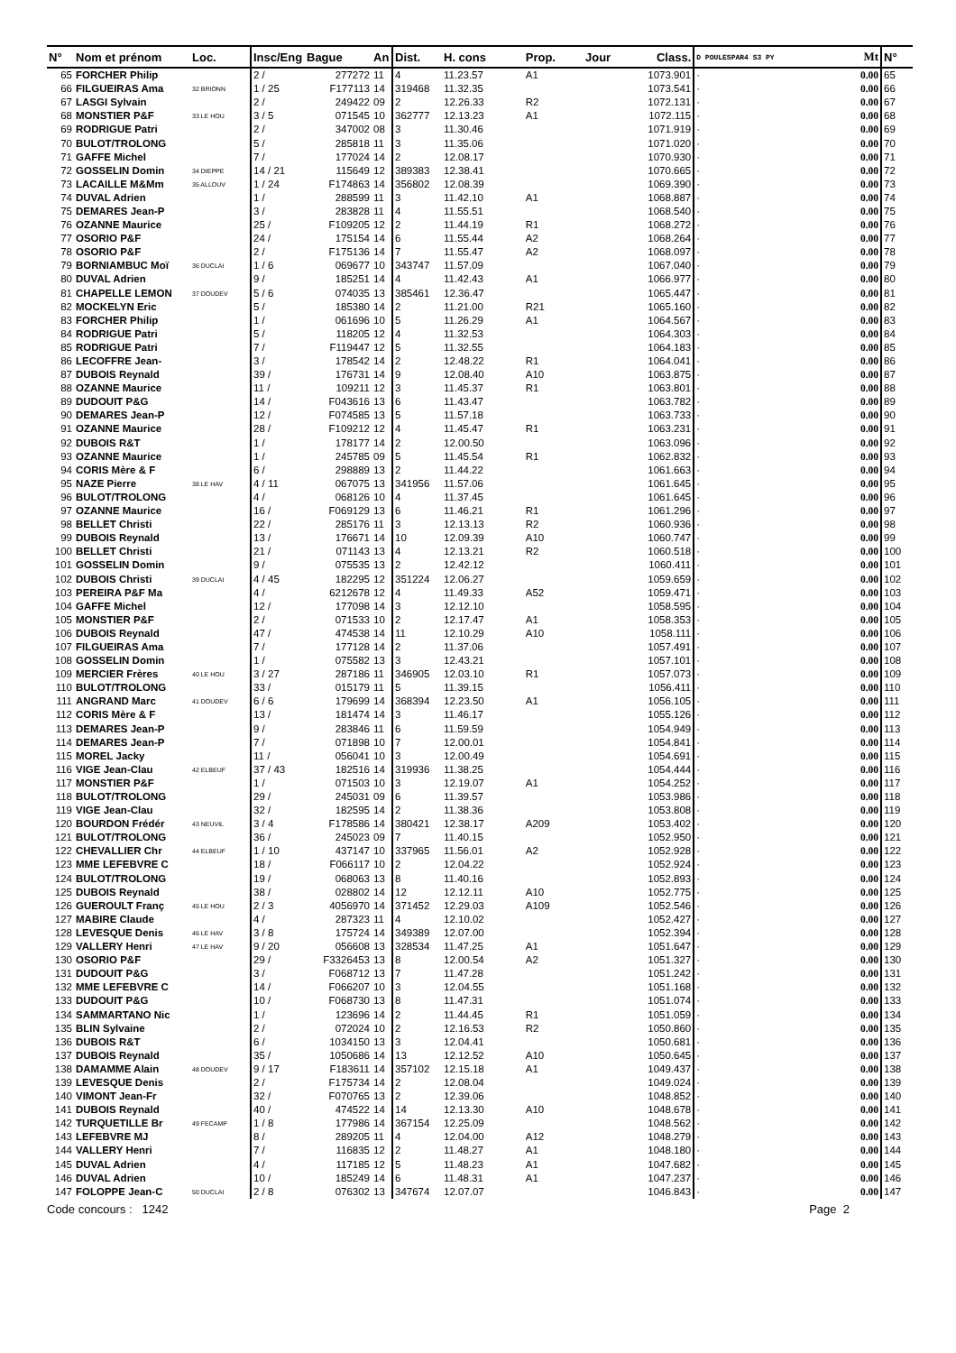| N° | Nom et prénom | Loc. | Insc/Eng | Bague | An | Dist. | H. cons | Prop. | Jour | Class. | D POULESPAR4 S3 PY | Mt | N° |
| --- | --- | --- | --- | --- | --- | --- | --- | --- | --- | --- | --- | --- | --- |
| 65 | FORCHER Philip | | 2 / | 277272 | 11 | 4 | 11.23.57 | A1 | | 1073.901 | · | 0.00 | 65 |
| 66 | FILGUEIRAS Ama | 32 BRIONN | 1 / 25 | F177113 | 14 | 319468 | 11.32.35 | | | 1073.541 | · | 0.00 | 66 |
| 67 | LASGI Sylvain | | 2 / | 249422 | 09 | 2 | 12.26.33 | R2 | | 1072.131 | · | 0.00 | 67 |
| 68 | MONSTIER P&F | 33 LE HOU | 3 / 5 | 071545 | 10 | 362777 | 12.13.23 | A1 | | 1072.115 | · | 0.00 | 68 |
| 69 | RODRIGUE Patri | | 2 / | 347002 | 08 | 3 | 11.30.46 | | | 1071.919 | · | 0.00 | 69 |
| 70 | BULOT/TROLONG | | 5 / | 285818 | 11 | 3 | 11.35.06 | | | 1071.020 | · | 0.00 | 70 |
| 71 | GAFFE Michel | | 7 / | 177024 | 14 | 2 | 12.08.17 | | | 1070.930 | · | 0.00 | 71 |
| 72 | GOSSELIN Domin | 34 DIEPPE | 14 / 21 | 115649 | 12 | 389383 | 12.38.41 | | | 1070.665 | · | 0.00 | 72 |
| 73 | LACAILLE M&Mm | 35 ALLOUV | 1 / 24 | F174863 | 14 | 356802 | 12.08.39 | | | 1069.390 | · | 0.00 | 73 |
| 74 | DUVAL Adrien | | 1 / | 288599 | 11 | 3 | 11.42.10 | A1 | | 1068.887 | · | 0.00 | 74 |
| 75 | DEMARES Jean-P | | 3 / | 283828 | 11 | 4 | 11.55.51 | | | 1068.540 | · | 0.00 | 75 |
| 76 | OZANNE Maurice | | 25 / | F109205 | 12 | 2 | 11.44.19 | R1 | | 1068.272 | · | 0.00 | 76 |
| 77 | OSORIO P&F | | 24 / | 175154 | 14 | 6 | 11.55.44 | A2 | | 1068.264 | · | 0.00 | 77 |
| 78 | OSORIO P&F | | 2 / | F175136 | 14 | 7 | 11.55.47 | A2 | | 1068.097 | · | 0.00 | 78 |
| 79 | BORNIAMBUC Moï | 36 DUCLAI | 1 / 6 | 069677 | 10 | 343747 | 11.57.09 | | | 1067.040 | · | 0.00 | 79 |
| 80 | DUVAL Adrien | | 9 / | 185251 | 14 | 4 | 11.42.43 | A1 | | 1066.977 | · | 0.00 | 80 |
| 81 | CHAPELLE LEMON | 37 DOUDEV | 5 / 6 | 074035 | 13 | 385461 | 12.36.47 | | | 1065.447 | · | 0.00 | 81 |
| 82 | MOCKELYN Eric | | 5 / | 185380 | 14 | 2 | 11.21.00 | R21 | | 1065.160 | · | 0.00 | 82 |
| 83 | FORCHER Philip | | 1 / | 061696 | 10 | 5 | 11.26.29 | A1 | | 1064.567 | · | 0.00 | 83 |
| 84 | RODRIGUE Patri | | 5 / | 118205 | 12 | 4 | 11.32.53 | | | 1064.303 | · | 0.00 | 84 |
| 85 | RODRIGUE Patri | | 7 / | F119447 | 12 | 5 | 11.32.55 | | | 1064.183 | · | 0.00 | 85 |
| 86 | LECOFFRE Jean- | | 3 / | 178542 | 14 | 2 | 12.48.22 | R1 | | 1064.041 | · | 0.00 | 86 |
| 87 | DUBOIS Reynald | | 39 / | 176731 | 14 | 9 | 12.08.40 | A10 | | 1063.875 | · | 0.00 | 87 |
| 88 | OZANNE Maurice | | 11 / | 109211 | 12 | 3 | 11.45.37 | R1 | | 1063.801 | · | 0.00 | 88 |
| 89 | DUDOUIT P&G | | 14 / | F043616 | 13 | 6 | 11.43.47 | | | 1063.782 | · | 0.00 | 89 |
| 90 | DEMARES Jean-P | | 12 / | F074585 | 13 | 5 | 11.57.18 | | | 1063.733 | · | 0.00 | 90 |
| 91 | OZANNE Maurice | | 28 / | F109212 | 12 | 4 | 11.45.47 | R1 | | 1063.231 | · | 0.00 | 91 |
| 92 | DUBOIS R&T | | 1 / | 178177 | 14 | 2 | 12.00.50 | | | 1063.096 | · | 0.00 | 92 |
| 93 | OZANNE Maurice | | 1 / | 245785 | 09 | 5 | 11.45.54 | R1 | | 1062.832 | · | 0.00 | 93 |
| 94 | CORIS Mère & F | | 6 / | 298889 | 13 | 2 | 11.44.22 | | | 1061.663 | · | 0.00 | 94 |
| 95 | NAZE Pierre | 38 LE HAV | 4 / 11 | 067075 | 13 | 341956 | 11.57.06 | | | 1061.645 | · | 0.00 | 95 |
| 96 | BULOT/TROLONG | | 4 / | 068126 | 10 | 4 | 11.37.45 | | | 1061.645 | · | 0.00 | 96 |
| 97 | OZANNE Maurice | | 16 / | F069129 | 13 | 6 | 11.46.21 | R1 | | 1061.296 | · | 0.00 | 97 |
| 98 | BELLET Christi | | 22 / | 285176 | 11 | 3 | 12.13.13 | R2 | | 1060.936 | · | 0.00 | 98 |
| 99 | DUBOIS Reynald | | 13 / | 176671 | 14 | 10 | 12.09.39 | A10 | | 1060.747 | · | 0.00 | 99 |
| 100 | BELLET Christi | | 21 / | 071143 | 13 | 4 | 12.13.21 | R2 | | 1060.518 | · | 0.00 | 100 |
| 101 | GOSSELIN Domin | | 9 / | 075535 | 13 | 2 | 12.42.12 | | | 1060.411 | · | 0.00 | 101 |
| 102 | DUBOIS Christi | 39 DUCLAI | 4 / 45 | 182295 | 12 | 351224 | 12.06.27 | | | 1059.659 | · | 0.00 | 102 |
| 103 | PEREIRA P&F Ma | | 4 / | 6212678 | 12 | 4 | 11.49.33 | A52 | | 1059.471 | · | 0.00 | 103 |
| 104 | GAFFE Michel | | 12 / | 177098 | 14 | 3 | 12.12.10 | | | 1058.595 | · | 0.00 | 104 |
| 105 | MONSTIER P&F | | 2 / | 071533 | 10 | 2 | 12.17.47 | A1 | | 1058.353 | · | 0.00 | 105 |
| 106 | DUBOIS Reynald | | 47 / | 474538 | 14 | 11 | 12.10.29 | A10 | | 1058.111 | · | 0.00 | 106 |
| 107 | FILGUEIRAS Ama | | 7 / | 177128 | 14 | 2 | 11.37.06 | | | 1057.491 | · | 0.00 | 107 |
| 108 | GOSSELIN Domin | | 1 / | 075582 | 13 | 3 | 12.43.21 | | | 1057.101 | · | 0.00 | 108 |
| 109 | MERCIER Frères | 40 LE HOU | 3 / 27 | 287186 | 11 | 346905 | 12.03.10 | R1 | | 1057.073 | · | 0.00 | 109 |
| 110 | BULOT/TROLONG | | 33 / | 015179 | 11 | 5 | 11.39.15 | | | 1056.411 | · | 0.00 | 110 |
| 111 | ANGRAND Marc | 41 DOUDEV | 6 / 6 | 179699 | 14 | 368394 | 12.23.50 | A1 | | 1056.105 | · | 0.00 | 111 |
| 112 | CORIS Mère & F | | 13 / | 181474 | 14 | 3 | 11.46.17 | | | 1055.126 | · | 0.00 | 112 |
| 113 | DEMARES Jean-P | | 9 / | 283846 | 11 | 6 | 11.59.59 | | | 1054.949 | · | 0.00 | 113 |
| 114 | DEMARES Jean-P | | 7 / | 071898 | 10 | 7 | 12.00.01 | | | 1054.841 | · | 0.00 | 114 |
| 115 | MOREL Jacky | | 11 / | 056041 | 10 | 3 | 12.00.49 | | | 1054.691 | · | 0.00 | 115 |
| 116 | VIGE Jean-Clau | 42 ELBEUF | 37 / 43 | 182516 | 14 | 319936 | 11.38.25 | | | 1054.444 | · | 0.00 | 116 |
| 117 | MONSTIER P&F | | 1 / | 071503 | 10 | 3 | 12.19.07 | A1 | | 1054.252 | · | 0.00 | 117 |
| 118 | BULOT/TROLONG | | 29 / | 245031 | 09 | 6 | 11.39.57 | | | 1053.986 | · | 0.00 | 118 |
| 119 | VIGE Jean-Clau | | 32 / | 182595 | 14 | 2 | 11.38.36 | | | 1053.808 | · | 0.00 | 119 |
| 120 | BOURDON Frédér | 43 NEUVIL | 3 / 4 | F178586 | 14 | 380421 | 12.38.17 | A209 | | 1053.402 | · | 0.00 | 120 |
| 121 | BULOT/TROLONG | | 36 / | 245023 | 09 | 7 | 11.40.15 | | | 1052.950 | · | 0.00 | 121 |
| 122 | CHEVALLIER Chr | 44 ELBEUF | 1 / 10 | 437147 | 10 | 337965 | 11.56.01 | A2 | | 1052.928 | · | 0.00 | 122 |
| 123 | MME LEFEBVRE C | | 18 / | F066117 | 10 | 2 | 12.04.22 | | | 1052.924 | · | 0.00 | 123 |
| 124 | BULOT/TROLONG | | 19 / | 068063 | 13 | 8 | 11.40.16 | | | 1052.893 | · | 0.00 | 124 |
| 125 | DUBOIS Reynald | | 38 / | 028802 | 14 | 12 | 12.12.11 | A10 | | 1052.775 | · | 0.00 | 125 |
| 126 | GUEROULT Franç | 45 LE HOU | 2 / 3 | 4056970 | 14 | 371452 | 12.29.03 | A109 | | 1052.546 | · | 0.00 | 126 |
| 127 | MABIRE Claude | | 4 / | 287323 | 11 | 4 | 12.10.02 | | | 1052.427 | · | 0.00 | 127 |
| 128 | LEVESQUE Denis | 46 LE HAV | 3 / 8 | 175724 | 14 | 349389 | 12.07.00 | | | 1052.394 | · | 0.00 | 128 |
| 129 | VALLERY Henri | 47 LE HAV | 9 / 20 | 056608 | 13 | 328534 | 11.47.25 | A1 | | 1051.647 | · | 0.00 | 129 |
| 130 | OSORIO P&F | | 29 / | F3326453 | 13 | 8 | 12.00.54 | A2 | | 1051.327 | · | 0.00 | 130 |
| 131 | DUDOUIT P&G | | 3 / | F068712 | 13 | 7 | 11.47.28 | | | 1051.242 | · | 0.00 | 131 |
| 132 | MME LEFEBVRE C | | 14 / | F066207 | 10 | 3 | 12.04.55 | | | 1051.168 | · | 0.00 | 132 |
| 133 | DUDOUIT P&G | | 10 / | F068730 | 13 | 8 | 11.47.31 | | | 1051.074 | · | 0.00 | 133 |
| 134 | SAMMARTANO Nic | | 1 / | 123696 | 14 | 2 | 11.44.45 | R1 | | 1051.059 | · | 0.00 | 134 |
| 135 | BLIN Sylvaine | | 2 / | 072024 | 10 | 2 | 12.16.53 | R2 | | 1050.860 | · | 0.00 | 135 |
| 136 | DUBOIS R&T | | 6 / | 1034150 | 13 | 3 | 12.04.41 | | | 1050.681 | · | 0.00 | 136 |
| 137 | DUBOIS Reynald | | 35 / | 1050686 | 14 | 13 | 12.12.52 | A10 | | 1050.645 | · | 0.00 | 137 |
| 138 | DAMAMME Alain | 48 DOUDEV | 9 / 17 | F183611 | 14 | 357102 | 12.15.18 | A1 | | 1049.437 | · | 0.00 | 138 |
| 139 | LEVESQUE Denis | | 2 / | F175734 | 14 | 2 | 12.08.04 | | | 1049.024 | · | 0.00 | 139 |
| 140 | VIMONT Jean-Fr | | 32 / | F070765 | 13 | 2 | 12.39.06 | | | 1048.852 | · | 0.00 | 140 |
| 141 | DUBOIS Reynald | | 40 / | 474522 | 14 | 14 | 12.13.30 | A10 | | 1048.678 | · | 0.00 | 141 |
| 142 | TURQUETILLE Br | 49 FECAMP | 1 / 8 | 177986 | 14 | 367154 | 12.25.09 | | | 1048.562 | · | 0.00 | 142 |
| 143 | LEFEBVRE MJ | | 8 / | 289205 | 11 | 4 | 12.04.00 | A12 | | 1048.279 | · | 0.00 | 143 |
| 144 | VALLERY Henri | | 7 / | 116835 | 12 | 2 | 11.48.27 | A1 | | 1048.180 | · | 0.00 | 144 |
| 145 | DUVAL Adrien | | 4 / | 117185 | 12 | 5 | 11.48.23 | A1 | | 1047.682 | · | 0.00 | 145 |
| 146 | DUVAL Adrien | | 10 / | 185249 | 14 | 6 | 11.48.31 | A1 | | 1047.237 | · | 0.00 | 146 |
| 147 | FOLOPPE Jean-C | 50 DUCLAI | 2 / 8 | 076302 | 13 | 347674 | 12.07.07 | | | 1046.843 | · | 0.00 | 147 |
Code concours : 1242 Page 2